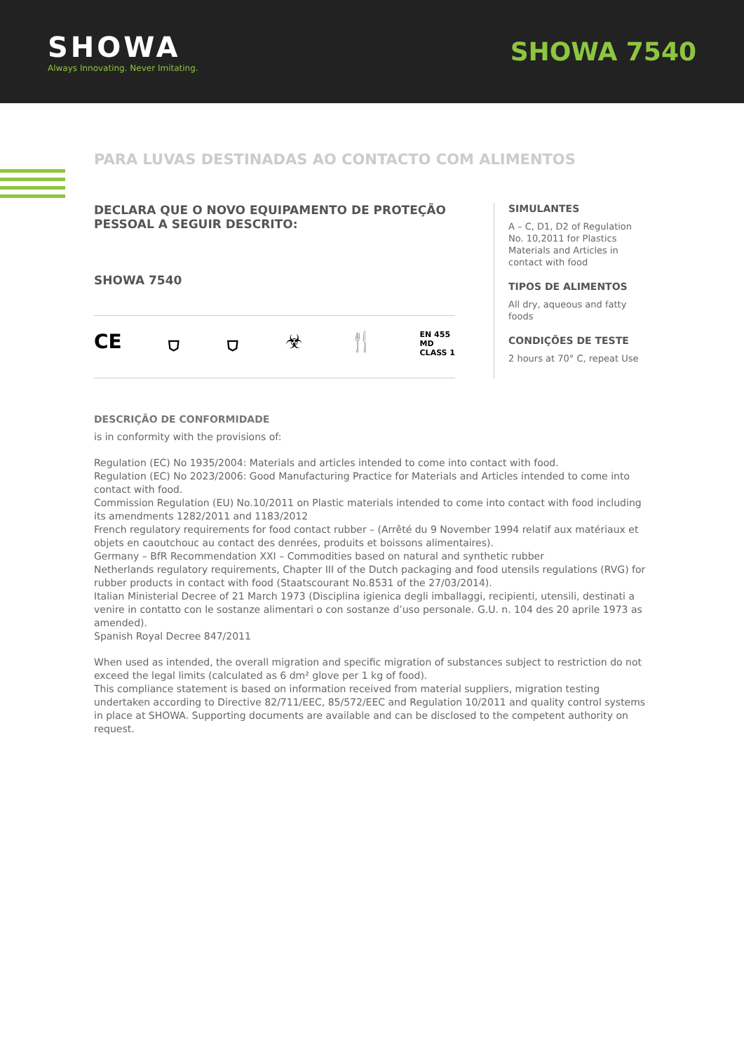SHOWA
Always Innovating. Never Imitating.
SHOWA 7540
PARA LUVAS DESTINADAS AO CONTACTO COM ALIMENTOS
DECLARA QUE O NOVO EQUIPAMENTO DE PROTEÇÃO PESSOAL A SEGUIR DESCRITO:
SHOWA 7540
CE ⛉ ⛉ ☣ 🍴
EN 455
MD
CLASS 1
SIMULANTES
A – C, D1, D2 of Regulation No. 10,2011 for Plastics Materials and Articles in contact with food
TIPOS DE ALIMENTOS
All dry, aqueous and fatty foods
CONDIÇÕES DE TESTE
2 hours at 70° C, repeat Use
DESCRIÇÃO DE CONFORMIDADE
is in conformity with the provisions of:
Regulation (EC) No 1935/2004: Materials and articles intended to come into contact with food.
Regulation (EC) No 2023/2006: Good Manufacturing Practice for Materials and Articles intended to come into contact with food.
Commission Regulation (EU) No.10/2011 on Plastic materials intended to come into contact with food including its amendments 1282/2011 and 1183/2012
French regulatory requirements for food contact rubber – (Arrêté du 9 November 1994 relatif aux matériaux et objets en caoutchouc au contact des denrées, produits et boissons alimentaires).
Germany – BfR Recommendation XXI – Commodities based on natural and synthetic rubber
Netherlands regulatory requirements, Chapter III of the Dutch packaging and food utensils regulations (RVG) for rubber products in contact with food (Staatscourant No.8531 of the 27/03/2014).
Italian Ministerial Decree of 21 March 1973 (Disciplina igienica degli imballaggi, recipienti, utensili, destinati a venire in contatto con le sostanze alimentari o con sostanze d’uso personale. G.U. n. 104 des 20 aprile 1973 as amended).
Spanish Royal Decree 847/2011
When used as intended, the overall migration and specific migration of substances subject to restriction do not exceed the legal limits (calculated as 6 dm² glove per 1 kg of food).
This compliance statement is based on information received from material suppliers, migration testing undertaken according to Directive 82/711/EEC, 85/572/EEC and Regulation 10/2011 and quality control systems in place at SHOWA. Supporting documents are available and can be disclosed to the competent authority on request.